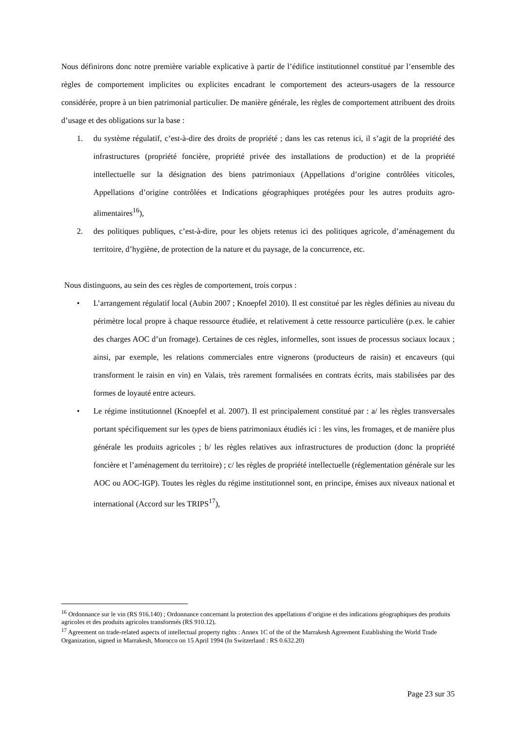Nous définirons donc notre première variable explicative à partir de l’édifice institutionnel constitué par l’ensemble des règles de comportement implicites ou explicites encadrant le comportement des acteurs-usagers de la ressource considérée, propre à un bien patrimonial particulier. De manière générale, les règles de comportement attribuent des droits d’usage et des obligations sur la base :
1. du système régulatif, c’est-à-dire des droits de propriété ; dans les cas retenus ici, il s’agit de la propriété des infrastructures (propriété foncière, propriété privée des installations de production) et de la propriété intellectuelle sur la désignation des biens patrimoniaux (Appellations d’origine contrôlées viticoles, Appellations d’origine contrôlées et Indications géographiques protégées pour les autres produits agro-alimentaires<sup>16</sup>),
2. des politiques publiques, c’est-à-dire, pour les objets retenus ici des politiques agricole, d’aménagement du territoire, d’hygiène, de protection de la nature et du paysage, de la concurrence, etc.
Nous distinguons, au sein des ces règles de comportement, trois corpus :
• L’arrangement régulatif local (Aubin 2007 ; Knoepfel 2010). Il est constitué par les règles définies au niveau du périmètre local propre à chaque ressource étudiée, et relativement à cette ressource particulière (p.ex. le cahier des charges AOC d’un fromage). Certaines de ces règles, informelles, sont issues de processus sociaux locaux ; ainsi, par exemple, les relations commerciales entre vignerons (producteurs de raisin) et encaveurs (qui transforment le raisin en vin) en Valais, très rarement formalisées en contrats écrits, mais stabilisées par des formes de loyauté entre acteurs.
• Le régime institutionnel (Knoepfel et al. 2007). Il est principalement constitué par : a/ les règles transversales portant spécifiquement sur les types de biens patrimoniaux étudiés ici : les vins, les fromages, et de manière plus générale les produits agricoles ; b/ les règles relatives aux infrastructures de production (donc la propriété foncière et l’aménagement du territoire) ; c/ les règles de propriété intellectuelle (réglementation générale sur les AOC ou AOC-IGP). Toutes les règles du régime institutionnel sont, en principe, émises aux niveaux national et international (Accord sur les TRIPS<sup>17</sup>),
<sup>16</sup> Ordonnance sur le vin (RS 916.140) ; Ordonnance concernant la protection des appellations d’origine et des indications géographiques des produits agricoles et des produits agricoles transformés (RS 910.12).
<sup>17</sup> Agreement on trade-related aspects of intellectual property rights : Annex 1C of the of the Marrakesh Agreement Establishing the World Trade Organization, signed in Marrakesh, Morocco on 15 April 1994 (In Switzerland : RS 0.632.20)
Page 23 sur 35